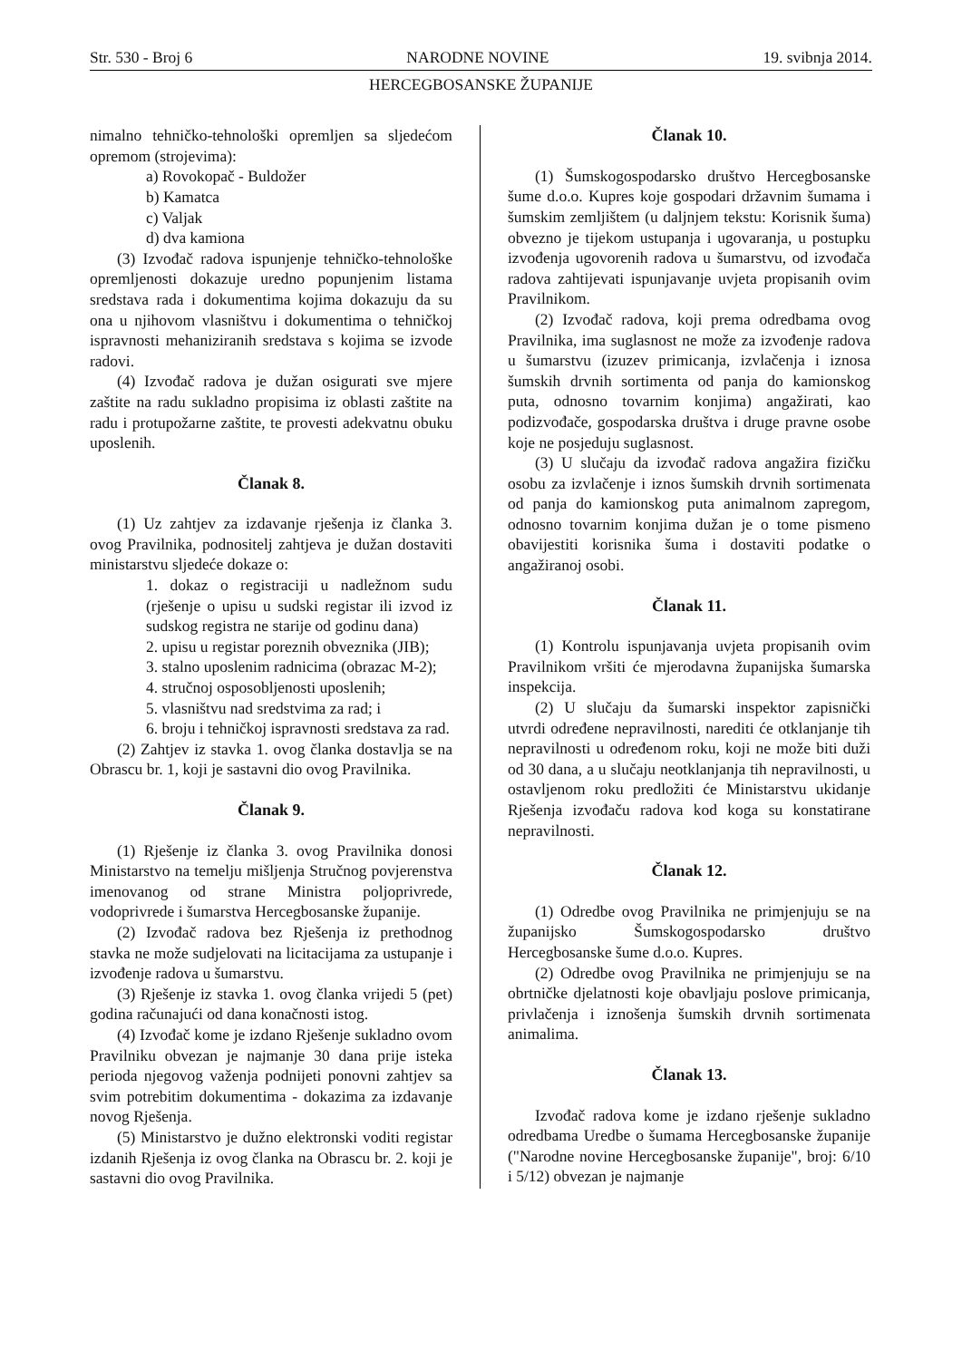Str. 530 - Broj 6 NARODNE NOVINE 19. svibnja 2014.
HERCEGBOSANSKE ŽUPANIJE
nimalno tehničko-tehnološki opremljen sa sljedećom opremom (strojevima):
a) Rovokopač - Buldožer
b) Kamatca
c) Valjak
d) dva kamiona
(3) Izvođač radova ispunjenje tehničko-tehnološke opremljenosti dokazuje uredno popunjenim listama sredstava rada i dokumentima kojima dokazuju da su ona u njihovom vlasništvu i dokumentima o tehničkoj ispravnosti mehaniziranih sredstava s kojima se izvode radovi.
(4) Izvođač radova je dužan osigurati sve mjere zaštite na radu sukladno propisima iz oblasti zaštite na radu i protupožarne zaštite, te provesti adekvatnu obuku uposlenih.
Članak 8.
(1) Uz zahtjev za izdavanje rješenja iz članka 3. ovog Pravilnika, podnositelj zahtjeva je dužan dostaviti ministarstvu sljedeće dokaze o:
1. dokaz o registraciji u nadležnom sudu (rješenje o upisu u sudski registar ili izvod iz sudskog registra ne starije od godinu dana)
2. upisu u registar poreznih obveznika (JIB);
3. stalno uposlenim radnicima (obrazac M-2);
4. stručnoj osposobljenosti uposlenih;
5. vlasništvu nad sredstvima za rad; i
6. broju i tehničkoj ispravnosti sredstava za rad.
(2) Zahtjev iz stavka 1. ovog članka dostavlja se na Obrascu br. 1, koji je sastavni dio ovog Pravilnika.
Članak 9.
(1) Rješenje iz članka 3. ovog Pravilnika donosi Ministarstvo na temelju mišljenja Stručnog povjerenstva imenovanog od strane Ministra poljoprivrede, vodoprivrede i šumarstva Hercegbosanske županije.
(2) Izvođač radova bez Rješenja iz prethodnog stavka ne može sudjelovati na licitacijama za ustupanje i izvođenje radova u šumarstvu.
(3) Rješenje iz stavka 1. ovog članka vrijedi 5 (pet) godina računajući od dana konačnosti istog.
(4) Izvođač kome je izdano Rješenje sukladno ovom Pravilniku obvezan je najmanje 30 dana prije isteka perioda njegovog važenja podnijeti ponovni zahtjev sa svim potrebitim dokumentima - dokazima za izdavanje novog Rješenja.
(5) Ministarstvo je dužno elektronski voditi registar izdanih Rješenja iz ovog članka na Obrascu br. 2. koji je sastavni dio ovog Pravilnika.
Članak 10.
(1) Šumskogospodarsko društvo Hercegbosanske šume d.o.o. Kupres koje gospodari državnim šumama i šumskim zemljištem (u daljnjem tekstu: Korisnik šuma) obvezno je tijekom ustupanja i ugovaranja, u postupku izvođenja ugovorenih radova u šumarstvu, od izvođača radova zahtijevati ispunjavanje uvjeta propisanih ovim Pravilnikom.
(2) Izvođač radova, koji prema odredbama ovog Pravilnika, ima suglasnost ne može za izvođenje radova u šumarstvu (izuzev primicanja, izvlačenja i iznosa šumskih drvnih sortimenta od panja do kamionskog puta, odnosno tovarnim konjima) angažirati, kao podizvođače, gospodarska društva i druge pravne osobe koje ne posjeduju suglasnost.
(3) U slučaju da izvođač radova angažira fizičku osobu za izvlačenje i iznos šumskih drvnih sortimenata od panja do kamionskog puta animalnom zapregom, odnosno tovarnim konjima dužan je o tome pismeno obavijestiti korisnika šuma i dostaviti podatke o angažiranoj osobi.
Članak 11.
(1) Kontrolu ispunjavanja uvjeta propisanih ovim Pravilnikom vršiti će mjerodavna županijska šumarska inspekcija.
(2) U slučaju da šumarski inspektor zapisnički utvrdi određene nepravilnosti, narediti će otklanjanje tih nepravilnosti u određenom roku, koji ne može biti duži od 30 dana, a u slučaju neotklanjanja tih nepravilnosti, u ostavljenom roku predložiti će Ministarstvu ukidanje Rješenja izvođaču radova kod koga su konstatirane nepravilnosti.
Članak 12.
(1) Odredbe ovog Pravilnika ne primjenjuju se na županijsko Šumskogospodarsko društvo Hercegbosanske šume d.o.o. Kupres.
(2) Odredbe ovog Pravilnika ne primjenjuju se na obrtničke djelatnosti koje obavljaju poslove primicanja, privlačenja i iznošenja šumskih drvnih sortimenata animalima.
Članak 13.
Izvođač radova kome je izdano rješenje sukladno odredbama Uredbe o šumama Hercegbosanske županije ("Narodne novine Hercegbosanske županije", broj: 6/10 i 5/12) obvezan je najmanje